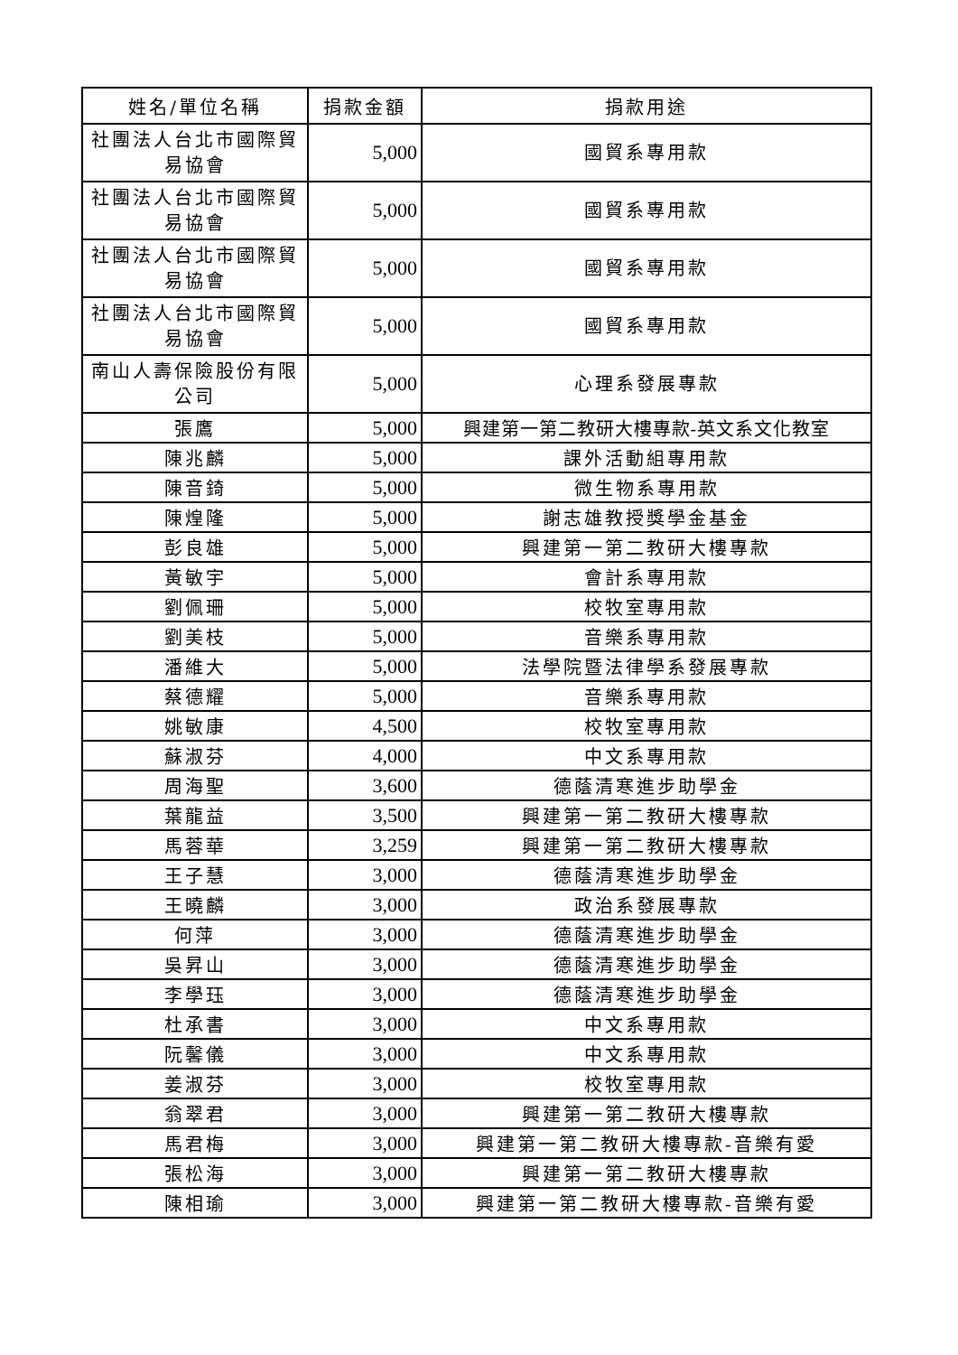| 姓名/單位名稱 | 捐款金額 | 捐款用途 |
| --- | --- | --- |
| 社團法人台北市國際貿易協會 | 5,000 | 國貿系專用款 |
| 社團法人台北市國際貿易協會 | 5,000 | 國貿系專用款 |
| 社團法人台北市國際貿易協會 | 5,000 | 國貿系專用款 |
| 社團法人台北市國際貿易協會 | 5,000 | 國貿系專用款 |
| 南山人壽保險股份有限公司 | 5,000 | 心理系發展專款 |
| 張鷹 | 5,000 | 興建第一第二教研大樓專款-英文系文化教室 |
| 陳兆麟 | 5,000 | 課外活動組專用款 |
| 陳音錡 | 5,000 | 微生物系專用款 |
| 陳煌隆 | 5,000 | 謝志雄教授獎學金基金 |
| 彭良雄 | 5,000 | 興建第一第二教研大樓專款 |
| 黃敏宇 | 5,000 | 會計系專用款 |
| 劉佩珊 | 5,000 | 校牧室專用款 |
| 劉美枝 | 5,000 | 音樂系專用款 |
| 潘維大 | 5,000 | 法學院暨法律學系發展專款 |
| 蔡德耀 | 5,000 | 音樂系專用款 |
| 姚敏康 | 4,500 | 校牧室專用款 |
| 蘇淑芬 | 4,000 | 中文系專用款 |
| 周海聖 | 3,600 | 德蔭清寒進步助學金 |
| 葉龍益 | 3,500 | 興建第一第二教研大樓專款 |
| 馬蓉華 | 3,259 | 興建第一第二教研大樓專款 |
| 王子慧 | 3,000 | 德蔭清寒進步助學金 |
| 王曉麟 | 3,000 | 政治系發展專款 |
| 何萍 | 3,000 | 德蔭清寒進步助學金 |
| 吳昇山 | 3,000 | 德蔭清寒進步助學金 |
| 李學珏 | 3,000 | 德蔭清寒進步助學金 |
| 杜承書 | 3,000 | 中文系專用款 |
| 阮馨儀 | 3,000 | 中文系專用款 |
| 姜淑芬 | 3,000 | 校牧室專用款 |
| 翁翠君 | 3,000 | 興建第一第二教研大樓專款 |
| 馬君梅 | 3,000 | 興建第一第二教研大樓專款-音樂有愛 |
| 張松海 | 3,000 | 興建第一第二教研大樓專款 |
| 陳相瑜 | 3,000 | 興建第一第二教研大樓專款-音樂有愛 |